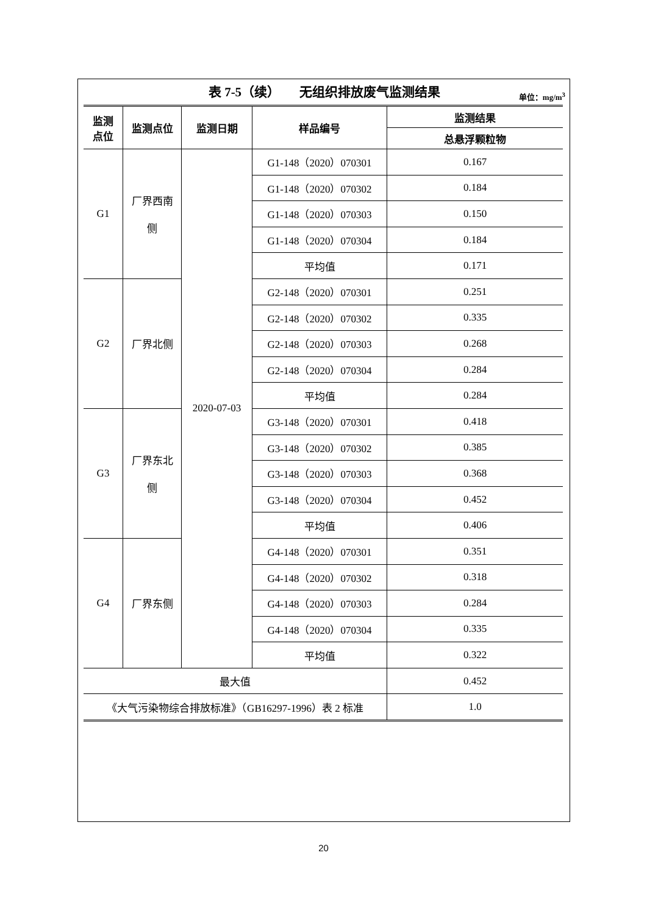表 7-5（续）　　无组织排放废气监测结果 单位：mg/m<sup>3</sup>
| 监测 点位 | 监测点位 | 监测日期 | 样品编号 | 监测结果 |
| --- | --- | --- | --- | --- |
| | | | | 总悬浮颗粒物 |
| G1 | 厂界西南 侧 | 2020-07-03 | G1-148（2020）070301 | 0.167 |
| | | | G1-148（2020）070302 | 0.184 |
| | | | G1-148（2020）070303 | 0.150 |
| | | | G1-148（2020）070304 | 0.184 |
| | | | 平均值 | 0.171 |
| G2 | 厂界北侧 | | G2-148（2020）070301 | 0.251 |
| | | | G2-148（2020）070302 | 0.335 |
| | | | G2-148（2020）070303 | 0.268 |
| | | | G2-148（2020）070304 | 0.284 |
| | | | 平均值 | 0.284 |
| G3 | 厂界东北 侧 | | G3-148（2020）070301 | 0.418 |
| | | | G3-148（2020）070302 | 0.385 |
| | | | G3-148（2020）070303 | 0.368 |
| | | | G3-148（2020）070304 | 0.452 |
| | | | 平均值 | 0.406 |
| G4 | 厂界东侧 | | G4-148（2020）070301 | 0.351 |
| | | | G4-148（2020）070302 | 0.318 |
| | | | G4-148（2020）070303 | 0.284 |
| | | | G4-148（2020）070304 | 0.335 |
| | | | 平均值 | 0.322 |
| 最大值 | | | | 0.452 |
| 《大气污染物综合排放标准》（GB16297-1996）表 2 标准 | | | | 1.0 |
20